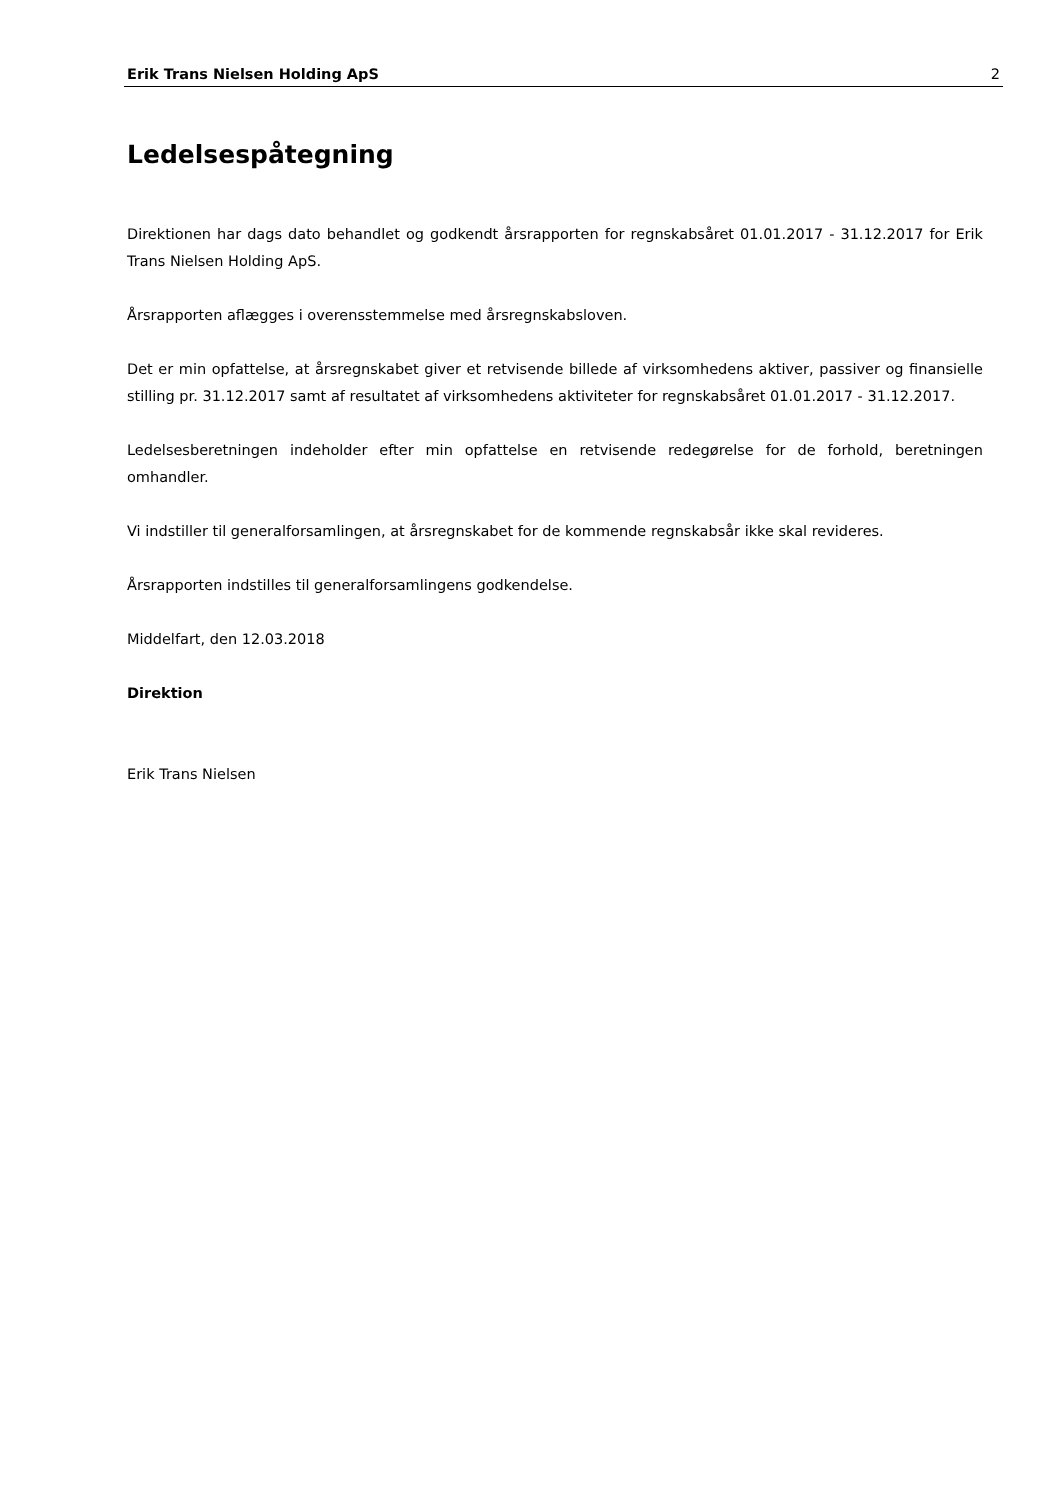Erik Trans Nielsen Holding ApS 2
Ledelsespåtegning
Direktionen har dags dato behandlet og godkendt årsrapporten for regnskabsåret 01.01.2017 - 31.12.2017 for Erik Trans Nielsen Holding ApS.
Årsrapporten aflægges i overensstemmelse med årsregnskabsloven.
Det er min opfattelse, at årsregnskabet giver et retvisende billede af virksomhedens aktiver, passiver og finansielle stilling pr. 31.12.2017 samt af resultatet af virksomhedens aktiviteter for regnskabsåret 01.01.2017 - 31.12.2017.
Ledelsesberetningen indeholder efter min opfattelse en retvisende redegørelse for de forhold, beretningen omhandler.
Vi indstiller til generalforsamlingen, at årsregnskabet for de kommende regnskabsår ikke skal revideres.
Årsrapporten indstilles til generalforsamlingens godkendelse.
Middelfart, den 12.03.2018
Direktion
Erik Trans Nielsen